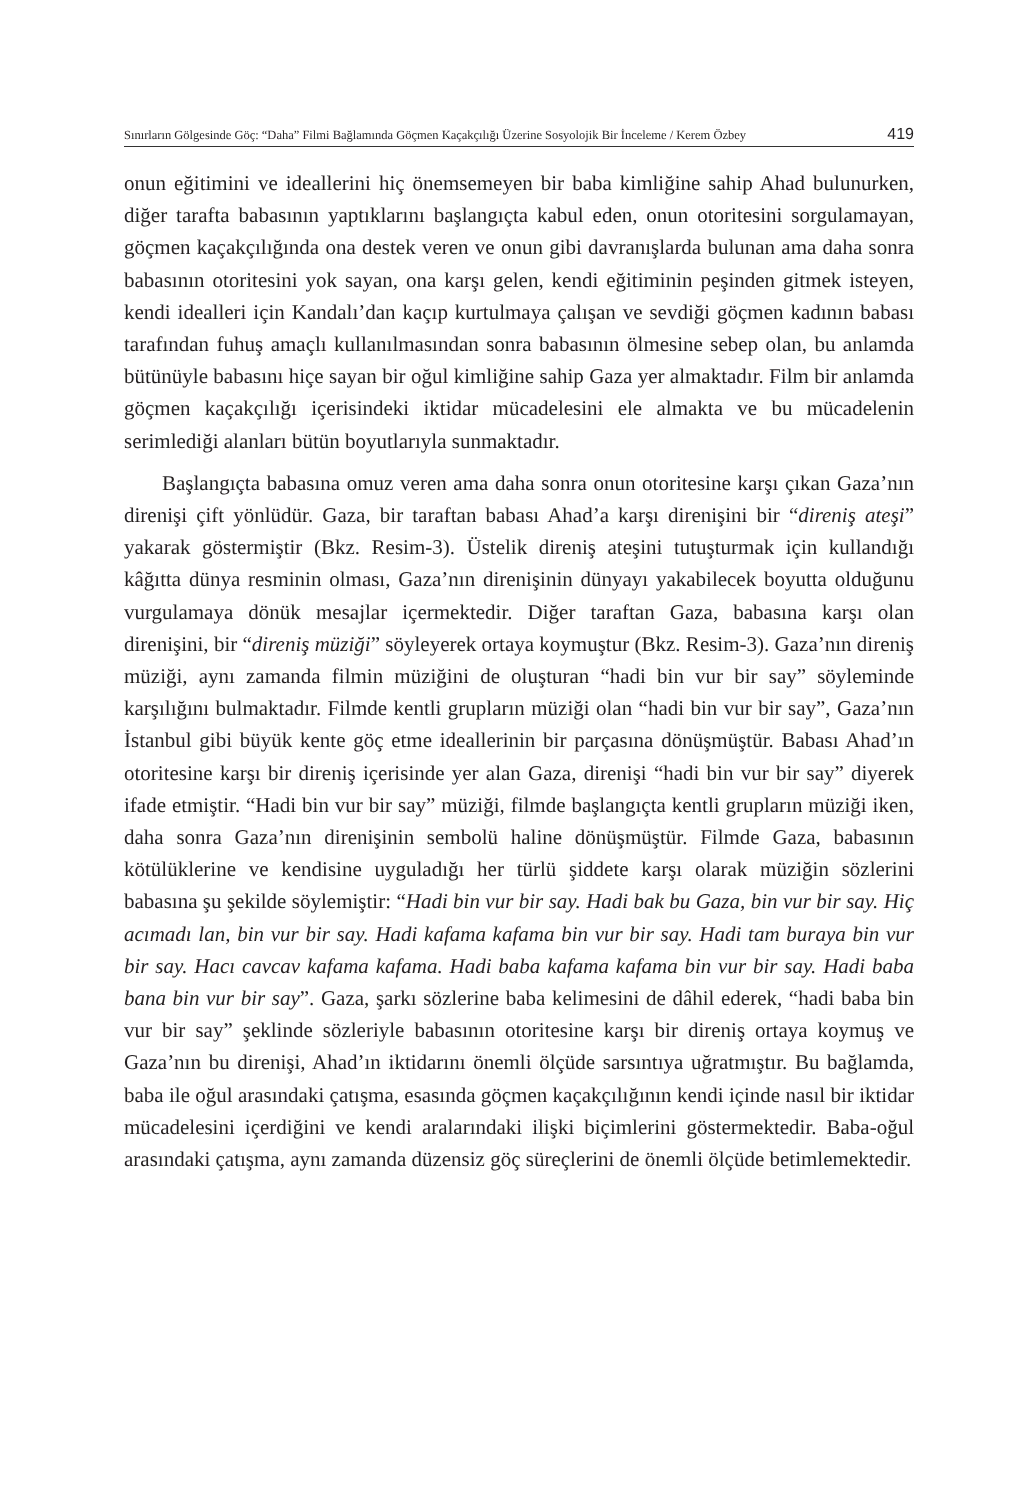Sınırların Gölgesinde Göç: “Daha” Filmi Bağlamında Göçmen Kaçakçılığı Üzerine Sosyolojik Bir İnceleme / Kerem Özbey 419
onun eğitimini ve ideallerini hiç önemsemeyen bir baba kimliğine sahip Ahad bulunurken, diğer tarafta babasının yaptıklarını başlangıçta kabul eden, onun otoritesini sorgulamayan, göçmen kaçakçılığında ona destek veren ve onun gibi davranışlarda bulunan ama daha sonra babasının otoritesini yok sayan, ona karşı gelen, kendi eğitiminin peşinden gitmek isteyen, kendi idealleri için Kandalı’dan kaçıp kurtulmaya çalışan ve sevdiği göçmen kadının babası tarafından fuhuş amaçlı kullanılmasından sonra babasının ölmesine sebep olan, bu anlamda bütünüyle babasını hiçe sayan bir oğul kimliğine sahip Gaza yer almaktadır. Film bir anlamda göçmen kaçakçılığı içerisindeki iktidar mücadelesini ele almakta ve bu mücadelenin serimlediği alanları bütün boyutlarıyla sunmaktadır.
Başlangıçta babasına omuz veren ama daha sonra onun otoritesine karşı çıkan Gaza’nın direnişi çift yönlüdür. Gaza, bir taraftan babası Ahad’a karşı direnişini bir “direniş ateşi” yakarak göstermiştir (Bkz. Resim-3). Üstelik direniş ateşini tutuşturmak için kullandığı kâğıtta dünya resminin olması, Gaza’nın direnişinin dünyayı yakabilecek boyutta olduğunu vurgulamaya dönük mesajlar içermektedir. Diğer taraftan Gaza, babasına karşı olan direnişini, bir “direniş müziği” söyleyerek ortaya koymuştur (Bkz. Resim-3). Gaza’nın direniş müziği, aynı zamanda filmin müziğini de oluşturan “hadi bin vur bir say” söyleminde karşılığını bulmaktadır. Filmde kentli grupların müziği olan “hadi bin vur bir say”, Gaza’nın İstanbul gibi büyük kente göç etme ideallerinin bir parçasına dönüşmüştür. Babası Ahad’ın otoritesine karşı bir direniş içerisinde yer alan Gaza, direnişi “hadi bin vur bir say” diyerek ifade etmiştir. “Hadi bin vur bir say” müziği, filmde başlangıçta kentli grupların müziği iken, daha sonra Gaza’nın direnişinin sembolü haline dönüşmüştür. Filmde Gaza, babasının kötülüklerine ve kendisine uyguladığı her türlü şiddete karşı olarak müziğin sözlerini babasına şu şekilde söylemiştir: “Hadi bin vur bir say. Hadi bak bu Gaza, bin vur bir say. Hiç acımadı lan, bin vur bir say. Hadi kafama kafama bin vur bir say. Hadi tam buraya bin vur bir say. Hacı cavcav kafama kafama. Hadi baba kafama kafama bin vur bir say. Hadi baba bana bin vur bir say”. Gaza, şarkı sözlerine baba kelimesini de dâhil ederek, “hadi baba bin vur bir say” şeklinde sözleriyle babasının otoritesine karşı bir direniş ortaya koymuş ve Gaza’nın bu direnişi, Ahad’ın iktidarını önemli ölçüde sarsıntıya uğratmıştır. Bu bağlamda, baba ile oğul arasındaki çatışma, esasında göçmen kaçakçılığının kendi içinde nasıl bir iktidar mücadelesini içerdiğini ve kendi aralarındaki ilişki biçimlerini göstermektedir. Baba-oğul arasındaki çatışma, aynı zamanda düzensiz göç süreçlerini de önemli ölçüde betimlemektedir.